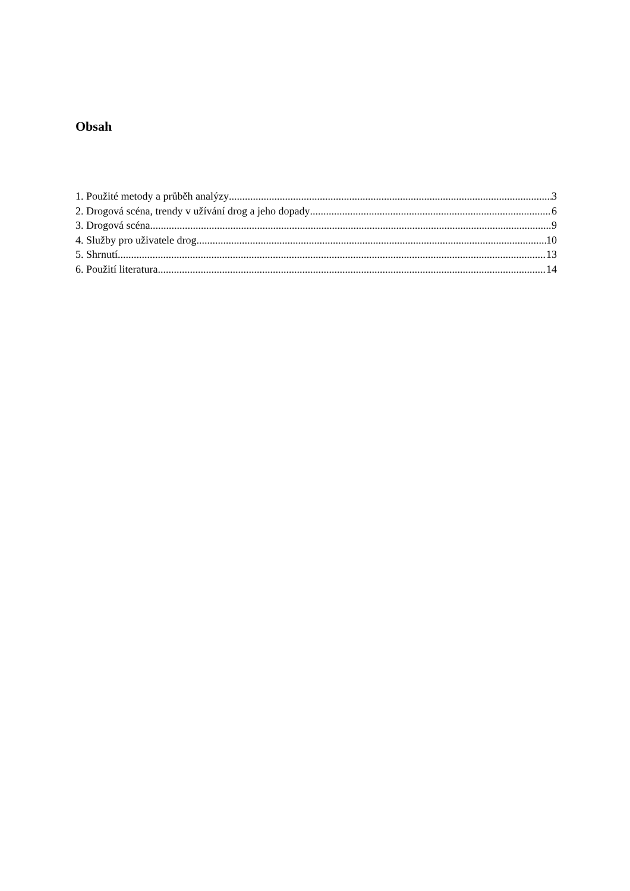Obsah
1. Použité metody a průběh analýzy 3
2. Drogová scéna, trendy v užívání drog a jeho dopady 6
3. Drogová scéna 9
4. Služby pro uživatele drog 10
5. Shrnutí 13
6. Použití literatura 14